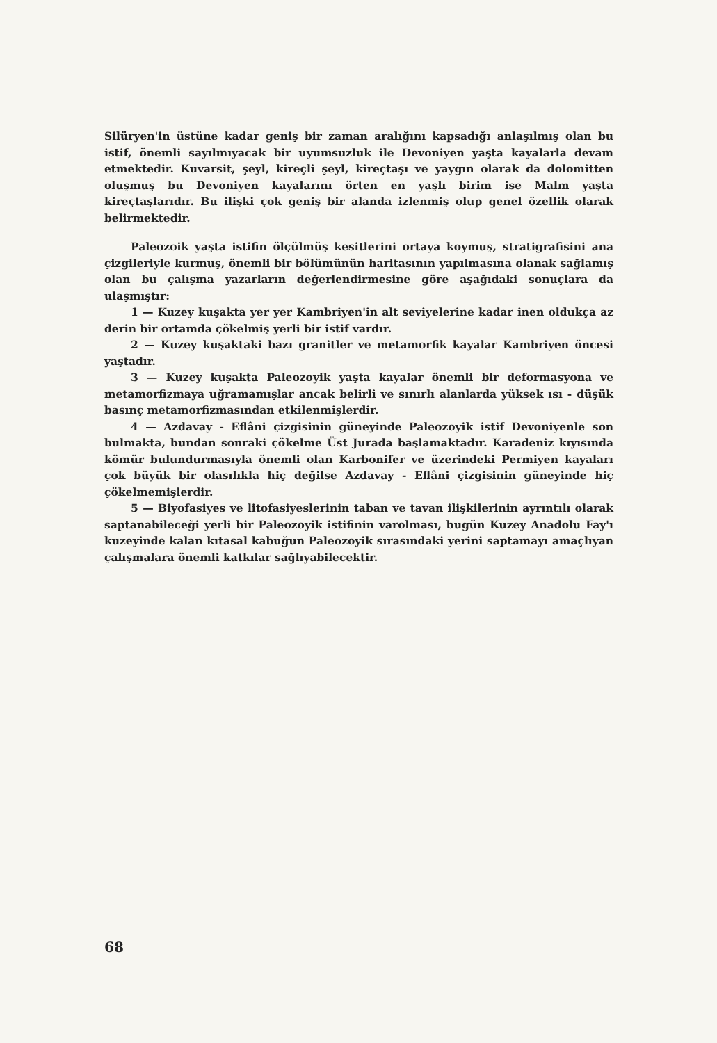Silüryen'in üstüne kadar geniş bir zaman aralığını kapsadığı anlaşılmış olan bu istif, önemli sayılmıyacak bir uyumsuzluk ile Devoniyen yaşta kayalarla devam etmektedir. Kuvarsit, şeyl, kireçli şeyl, kireçtaşı ve yaygın olarak da dolomitten oluşmuş bu Devoniyen kayalarını örten en yaşlı birim ise Malm yaşta kireçtaşlarıdır. Bu ilişki çok geniş bir alanda izlenmiş olup genel özellik olarak belirmektedir.
Paleozoik yaşta istifin ölçülmüş kesitlerini ortaya koymuş, stratigrafisini ana çizgileriyle kurmuş, önemli bir bölümünün haritasının yapılmasına olanak sağlamış olan bu çalışma yazarların değerlendirmesine göre aşağıdaki sonuçlara da ulaşmıştır:
1 — Kuzey kuşakta yer yer Kambriyen'in alt seviyelerine kadar inen oldukça az derin bir ortamda çökelmiş yerli bir istif vardır.
2 — Kuzey kuşaktaki bazı granitler ve metamorfik kayalar Kambriyen öncesi yaştadır.
3 — Kuzey kuşakta Paleozoyik yaşta kayalar önemli bir deformasyona ve metamorfizmaya uğramamışlar ancak belirli ve sınırlı alanlarda yüksek ısı - düşük basınç metamorfizmasından etkilenmişlerdir.
4 — Azdavay - Eflâni çizgisinin güneyinde Paleozoyik istif Devoniyenle son bulmakta, bundan sonraki çökelme Üst Jurada başlamaktadır. Karadeniz kıyısında kömür bulundurmasıyla önemli olan Karbonifer ve üzerindeki Permiyen kayaları çok büyük bir olasılıkla hiç değilse Azdavay - Eflâni çizgisinin güneyinde hiç çökelmemişlerdir.
5 — Biyofasiyes ve litofasiyeslerinin taban ve tavan ilişkilerinin ayrıntılı olarak saptanabileceği yerli bir Paleozoyik istifinin varolması, bugün Kuzey Anadolu Fay'ı kuzeyinde kalan kıtasal kabuğun Paleozoyik sırasındaki yerini saptamayı amaçlıyan çalışmalara önemli katkılar sağlıyabilecektir.
68